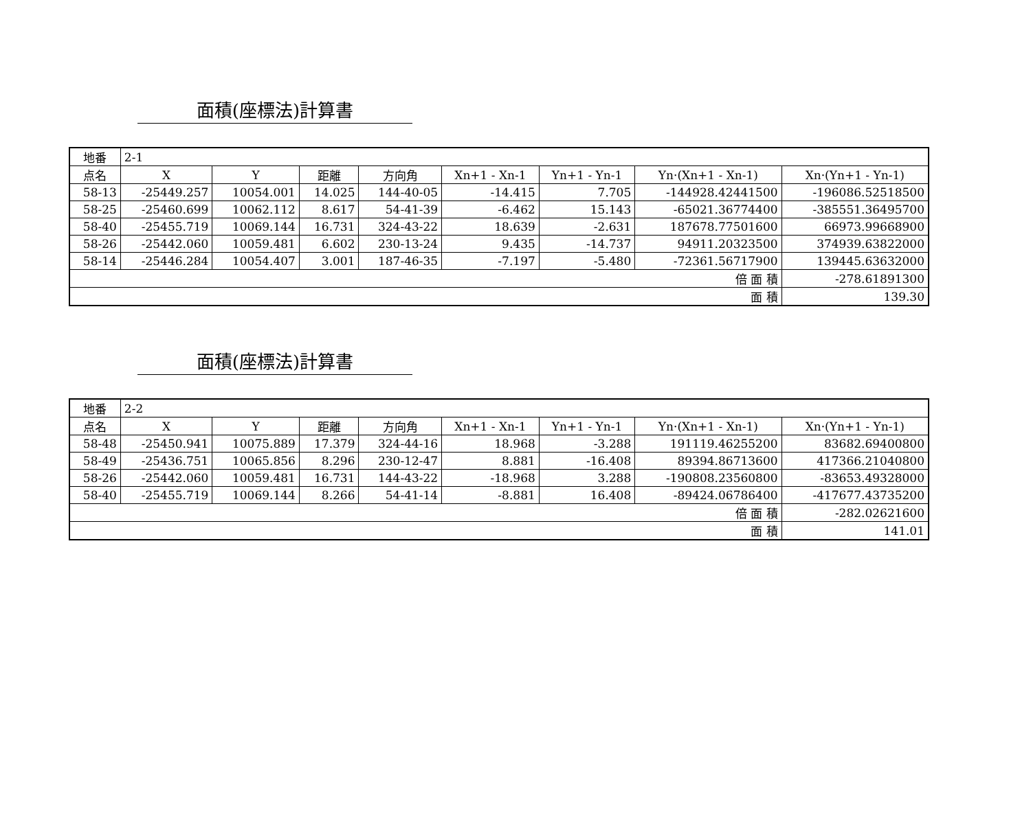面積(座標法)計算書
| 地番 | 2-1 | | | | | | | |
| 点名 | X | Y | 距離 | 方向角 | Xn+1 - Xn-1 | Yn+1 - Yn-1 | Yn·(Xn+1 - Xn-1) | Xn·(Yn+1 - Yn-1) |
| 58-13 | -25449.257 | 10054.001 | 14.025 | 144-40-05 | -14.415 | 7.705 | -144928.42441500 | -196086.52518500 |
| 58-25 | -25460.699 | 10062.112 | 8.617 | 54-41-39 | -6.462 | 15.143 | -65021.36774400 | -385551.36495700 |
| 58-40 | -25455.719 | 10069.144 | 16.731 | 324-43-22 | 18.639 | -2.631 | 187678.77501600 | 66973.99668900 |
| 58-26 | -25442.060 | 10059.481 | 6.602 | 230-13-24 | 9.435 | -14.737 | 94911.20323500 | 374939.63822000 |
| 58-14 | -25446.284 | 10054.407 | 3.001 | 187-46-35 | -7.197 | -5.480 | -72361.56717900 | 139445.63632000 |
| 倍 面 積 | | | | | | | | -278.61891300 |
| 面 積 | | | | | | | | 139.30 |
面積(座標法)計算書
| 地番 | 2-2 | | | | | | | |
| 点名 | X | Y | 距離 | 方向角 | Xn+1 - Xn-1 | Yn+1 - Yn-1 | Yn·(Xn+1 - Xn-1) | Xn·(Yn+1 - Yn-1) |
| 58-48 | -25450.941 | 10075.889 | 17.379 | 324-44-16 | 18.968 | -3.288 | 191119.46255200 | 83682.69400800 |
| 58-49 | -25436.751 | 10065.856 | 8.296 | 230-12-47 | 8.881 | -16.408 | 89394.86713600 | 417366.21040800 |
| 58-26 | -25442.060 | 10059.481 | 16.731 | 144-43-22 | -18.968 | 3.288 | -190808.23560800 | -83653.49328000 |
| 58-40 | -25455.719 | 10069.144 | 8.266 | 54-41-14 | -8.881 | 16.408 | -89424.06786400 | -417677.43735200 |
| 倍 面 積 | | | | | | | | -282.02621600 |
| 面 積 | | | | | | | | 141.01 |